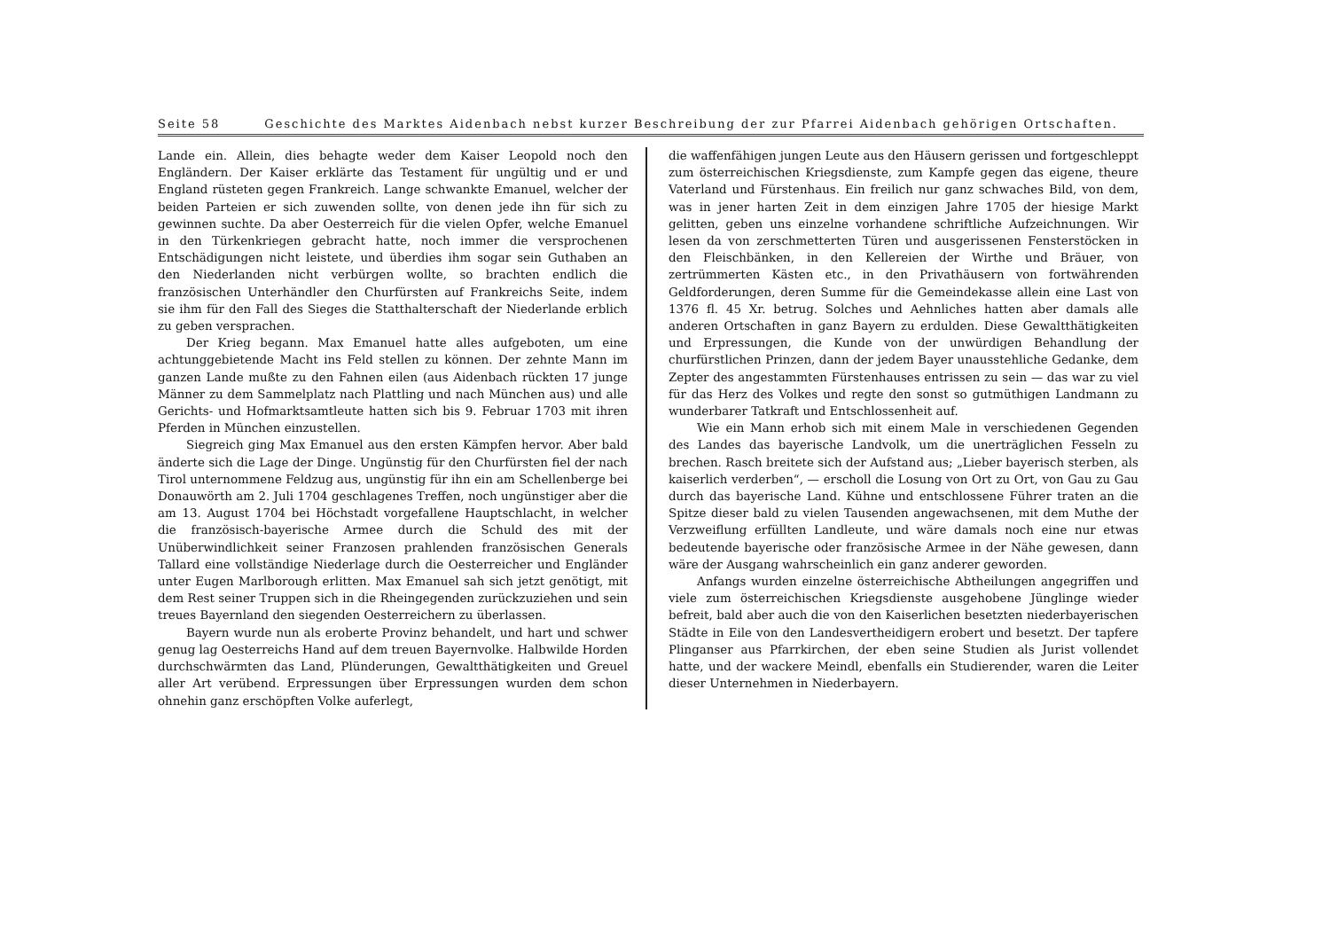Seite 58 Geschichte des Marktes Aidenbach nebst kurzer Beschreibung der zur Pfarrei Aidenbach gehörigen Ortschaften.
Lande ein. Allein, dies behagte weder dem Kaiser Leopold noch den Engländern. Der Kaiser erklärte das Testament für ungültig und er und England rüsteten gegen Frankreich. Lange schwankte Emanuel, welcher der beiden Parteien er sich zuwenden sollte, von denen jede ihn für sich zu gewinnen suchte. Da aber Oesterreich für die vielen Opfer, welche Emanuel in den Türkenkriegen gebracht hatte, noch immer die versprochenen Entschädigungen nicht leistete, und überdies ihm sogar sein Guthaben an den Niederlanden nicht verbürgen wollte, so brachten endlich die französischen Unterhändler den Churfürsten auf Frankreichs Seite, indem sie ihm für den Fall des Sieges die Statthalterschaft der Niederlande erblich zu geben versprachen.
Der Krieg begann. Max Emanuel hatte alles aufgeboten, um eine achtunggebietende Macht ins Feld stellen zu können. Der zehnte Mann im ganzen Lande mußte zu den Fahnen eilen (aus Aidenbach rückten 17 junge Männer zu dem Sammelplatz nach Plattling und nach München aus) und alle Gerichts- und Hofmarktsamtleute hatten sich bis 9. Februar 1703 mit ihren Pferden in München einzustellen.
Siegreich ging Max Emanuel aus den ersten Kämpfen hervor. Aber bald änderte sich die Lage der Dinge. Ungünstig für den Churfürsten fiel der nach Tirol unternommene Feldzug aus, ungünstig für ihn ein am Schellenberge bei Donauwörth am 2. Juli 1704 geschlagenes Treffen, noch ungünstiger aber die am 13. August 1704 bei Höchstadt vorgefallene Hauptschlacht, in welcher die französisch-bayerische Armee durch die Schuld des mit der Unüberwindlichkeit seiner Franzosen prahlenden französischen Generals Tallard eine vollständige Niederlage durch die Oesterreicher und Engländer unter Eugen Marlborough erlitten. Max Emanuel sah sich jetzt genötigt, mit dem Rest seiner Truppen sich in die Rheingegenden zurückzuziehen und sein treues Bayernland den siegenden Oesterreichern zu überlassen.
Bayern wurde nun als eroberte Provinz behandelt, und hart und schwer genug lag Oesterreichs Hand auf dem treuen Bayernvolke. Halbwilde Horden durchschwärmten das Land, Plünderungen, Gewaltthätigkeiten und Greuel aller Art verübend. Erpressungen über Erpressungen wurden dem schon ohnehin ganz erschöpften Volke auferlegt,
die waffenfähigen jungen Leute aus den Häusern gerissen und fortgeschleppt zum österreichischen Kriegsdienste, zum Kampfe gegen das eigene, theure Vaterland und Fürstenhaus. Ein freilich nur ganz schwaches Bild, von dem, was in jener harten Zeit in dem einzigen Jahre 1705 der hiesige Markt gelitten, geben uns einzelne vorhandene schriftliche Aufzeichnungen. Wir lesen da von zerschmetterten Türen und ausgerissenen Fensterstöcken in den Fleischbänken, in den Kellereien der Wirthe und Bräuer, von zertrümmerten Kästen etc., in den Privathäusern von fortwährenden Geldforderungen, deren Summe für die Gemeindekasse allein eine Last von 1376 fl. 45 Xr. betrug. Solches und Aehnliches hatten aber damals alle anderen Ortschaften in ganz Bayern zu erdulden. Diese Gewaltthätigkeiten und Erpressungen, die Kunde von der unwürdigen Behandlung der churfürstlichen Prinzen, dann der jedem Bayer unausstehliche Gedanke, dem Zepter des angestammten Fürstenhauses entrissen zu sein — das war zu viel für das Herz des Volkes und regte den sonst so gutmüthigen Landmann zu wunderbarer Tatkraft und Entschlossenheit auf.
Wie ein Mann erhob sich mit einem Male in verschiedenen Gegenden des Landes das bayerische Landvolk, um die unerträglichen Fesseln zu brechen. Rasch breitete sich der Aufstand aus; „Lieber bayerisch sterben, als kaiserlich verderben“, — erscholl die Losung von Ort zu Ort, von Gau zu Gau durch das bayerische Land. Kühne und entschlossene Führer traten an die Spitze dieser bald zu vielen Tausenden angewachsenen, mit dem Muthe der Verzweiflung erfüllten Landleute, und wäre damals noch eine nur etwas bedeutende bayerische oder französische Armee in der Nähe gewesen, dann wäre der Ausgang wahrscheinlich ein ganz anderer geworden.
Anfangs wurden einzelne österreichische Abtheilungen angegriffen und viele zum österreichischen Kriegsdienste ausgehobene Jünglinge wieder befreit, bald aber auch die von den Kaiserlichen besetzten niederbayerischen Städte in Eile von den Landesvertheidigern erobert und besetzt. Der tapfere Plinganser aus Pfarrkirchen, der eben seine Studien als Jurist vollendet hatte, und der wackere Meindl, ebenfalls ein Studierender, waren die Leiter dieser Unternehmen in Niederbayern.